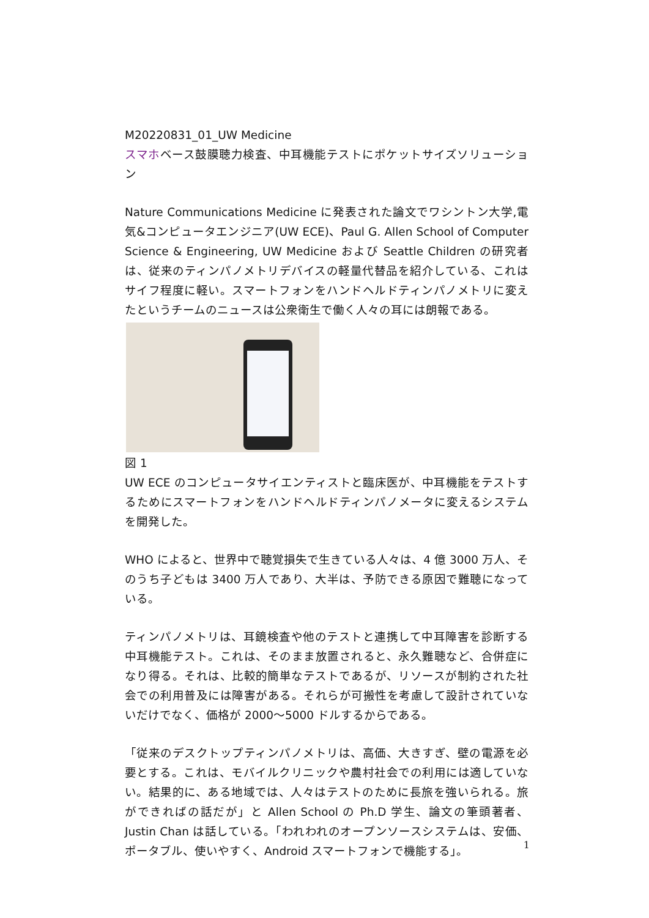M20220831_01_UW Medicine
スマホベース鼓膜聴力検査、中耳機能テストにポケットサイズソリューション
Nature Communications Medicine に発表された論文でワシントン大学,電気&コンピュータエンジニア(UW ECE)、Paul G. Allen School of Computer Science & Engineering, UW Medicine および Seattle Children の研究者は、従来のティンパノメトリデバイスの軽量代替品を紹介している、これはサイフ程度に軽い。スマートフォンをハンドヘルドティンパノメトリに変えたというチームのニュースは公衆衛生で働く人々の耳には朗報である。
図 1
UW ECE のコンピュータサイエンティストと臨床医が、中耳機能をテストするためにスマートフォンをハンドヘルドティンパノメータに変えるシステムを開発した。
WHO によると、世界中で聴覚損失で生きている人々は、4 億 3000 万人、そのうち子どもは 3400 万人であり、大半は、予防できる原因で難聴になっている。
ティンパノメトリは、耳鏡検査や他のテストと連携して中耳障害を診断する中耳機能テスト。これは、そのまま放置されると、永久難聴など、合併症になり得る。それは、比較的簡単なテストであるが、リソースが制約された社会での利用普及には障害がある。それらが可搬性を考慮して設計されていないだけでなく、価格が 2000～5000 ドルするからである。
「従来のデスクトップティンパノメトリは、高価、大きすぎ、壁の電源を必要とする。これは、モバイルクリニックや農村社会での利用には適していない。結果的に、ある地域では、人々はテストのために長旅を強いられる。旅ができればの話だが」と Allen School の Ph.D 学生、論文の筆頭著者、Justin Chan は話している。「われわれのオープンソースシステムは、安価、ポータブル、使いやすく、Android スマートフォンで機能する」。
1